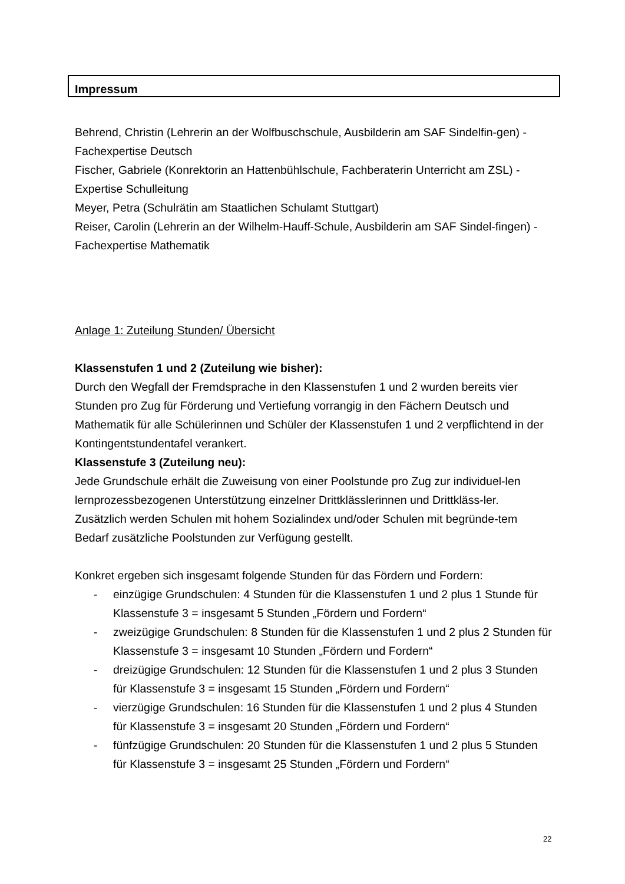Impressum
Behrend, Christin (Lehrerin an der Wolfbuschschule, Ausbilderin am SAF Sindelfin-gen) - Fachexpertise Deutsch
Fischer, Gabriele (Konrektorin an Hattenbühlschule, Fachberaterin Unterricht am ZSL) - Expertise Schulleitung
Meyer, Petra (Schulrätin am Staatlichen Schulamt Stuttgart)
Reiser, Carolin (Lehrerin an der Wilhelm-Hauff-Schule, Ausbilderin am SAF Sindel-fingen) - Fachexpertise Mathematik
Anlage 1: Zuteilung Stunden/ Übersicht
Klassenstufen 1 und 2 (Zuteilung wie bisher):
Durch den Wegfall der Fremdsprache in den Klassenstufen 1 und 2 wurden bereits vier Stunden pro Zug für Förderung und Vertiefung vorrangig in den Fächern Deutsch und Mathematik für alle Schülerinnen und Schüler der Klassenstufen 1 und 2 verpflichtend in der Kontingentstundentafel verankert.
Klassenstufe 3 (Zuteilung neu):
Jede Grundschule erhält die Zuweisung von einer Poolstunde pro Zug zur individuel-len lernprozessbezogenen Unterstützung einzelner Drittklässlerinnen und Drittkläss-ler.
Zusätzlich werden Schulen mit hohem Sozialindex und/oder Schulen mit begründe-tem Bedarf zusätzliche Poolstunden zur Verfügung gestellt.
Konkret ergeben sich insgesamt folgende Stunden für das Fördern und Fordern:
- einzügige Grundschulen: 4 Stunden für die Klassenstufen 1 und 2 plus 1 Stunde für Klassenstufe 3 = insgesamt 5 Stunden „Fördern und Fordern“
- zweizügige Grundschulen: 8 Stunden für die Klassenstufen 1 und 2 plus 2 Stunden für Klassenstufe 3 = insgesamt 10 Stunden „Fördern und Fordern“
- dreizügige Grundschulen: 12 Stunden für die Klassenstufen 1 und 2 plus 3 Stunden für Klassenstufe 3 = insgesamt 15 Stunden „Fördern und Fordern“
- vierzügige Grundschulen: 16 Stunden für die Klassenstufen 1 und 2 plus 4 Stunden für Klassenstufe 3 = insgesamt 20 Stunden „Fördern und Fordern“
- fünfzügige Grundschulen: 20 Stunden für die Klassenstufen 1 und 2 plus 5 Stunden für Klassenstufe 3 = insgesamt 25 Stunden „Fördern und Fordern“
22